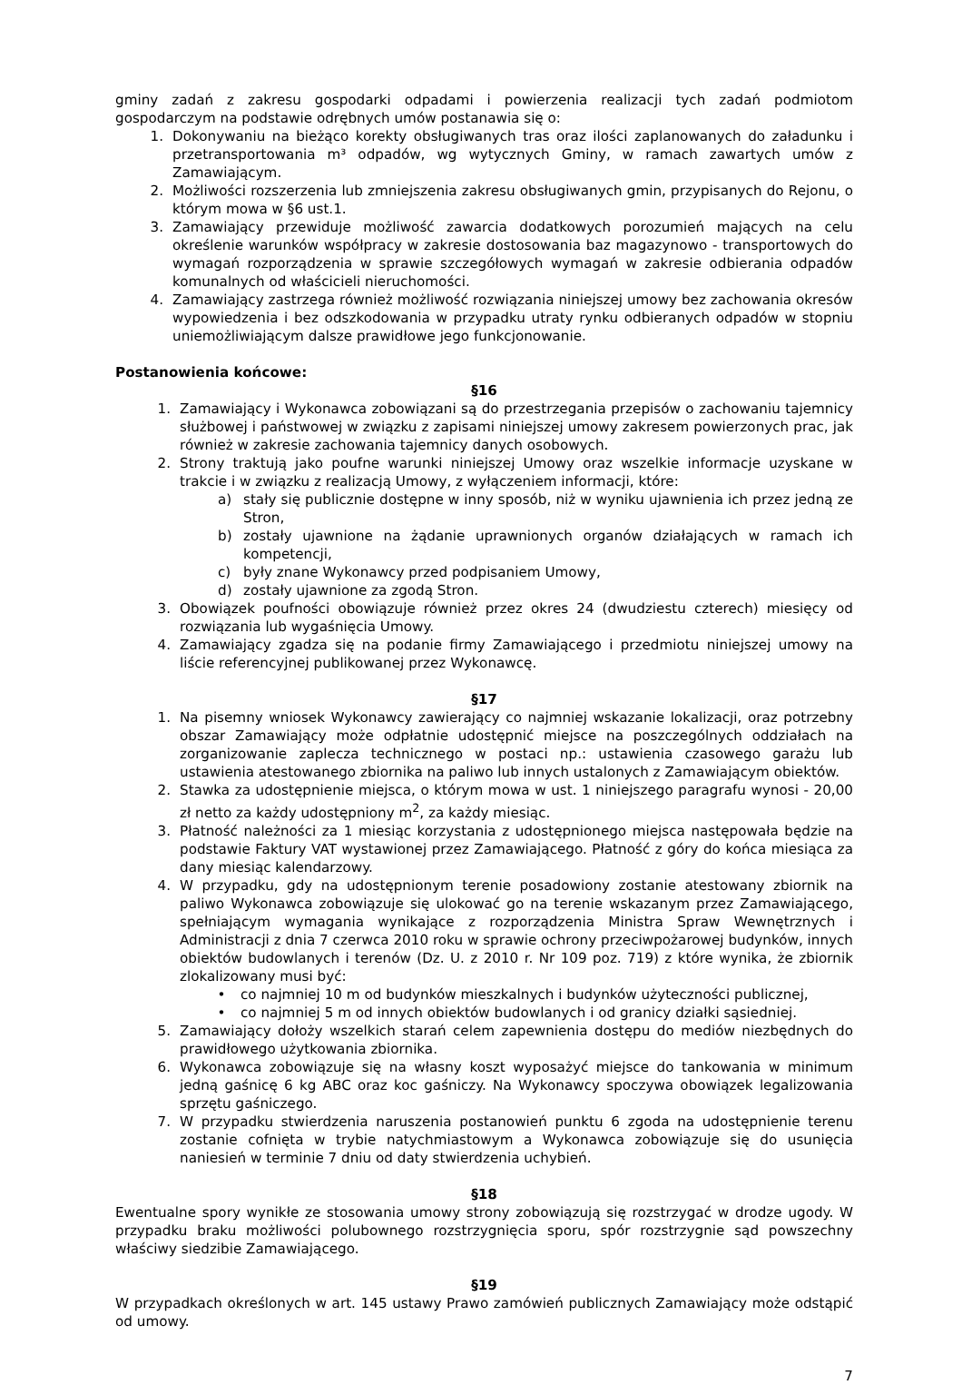gminy zadań z zakresu gospodarki odpadami i powierzenia realizacji tych zadań podmiotom gospodarczym na podstawie odrębnych umów postanawia się o:
1. Dokonywaniu na bieżąco korekty obsługiwanych tras oraz ilości zaplanowanych do załadunku i przetransportowania m³ odpadów, wg wytycznych Gminy, w ramach zawartych umów z Zamawiającym.
2. Możliwości rozszerzenia lub zmniejszenia zakresu obsługiwanych gmin, przypisanych do Rejonu, o którym mowa w §6 ust.1.
3. Zamawiający przewiduje możliwość zawarcia dodatkowych porozumień mających na celu określenie warunków współpracy w zakresie dostosowania baz magazynowo - transportowych do wymagań rozporządzenia w sprawie szczegółowych wymagań w zakresie odbierania odpadów komunalnych od właścicieli nieruchomości.
4. Zamawiający zastrzega również możliwość rozwiązania niniejszej umowy bez zachowania okresów wypowiedzenia i bez odszkodowania w przypadku utraty rynku odbieranych odpadów w stopniu uniemożliwiającym dalsze prawidłowe jego funkcjonowanie.
Postanowienia końcowe:
§16
1. Zamawiający i Wykonawca zobowiązani są do przestrzegania przepisów o zachowaniu tajemnicy służbowej i państwowej w związku z zapisami niniejszej umowy zakresem powierzonych prac, jak również w zakresie zachowania tajemnicy danych osobowych.
2. Strony traktują jako poufne warunki niniejszej Umowy oraz wszelkie informacje uzyskane w trakcie i w związku z realizacją Umowy, z wyłączeniem informacji, które:
a) stały się publicznie dostępne w inny sposób, niż w wyniku ujawnienia ich przez jedną ze Stron,
b) zostały ujawnione na żądanie uprawnionych organów działających w ramach ich kompetencji,
c) były znane Wykonawcy przed podpisaniem Umowy,
d) zostały ujawnione za zgodą Stron.
3. Obowiązek poufności obowiązuje również przez okres 24 (dwudziestu czterech) miesięcy od rozwiązania lub wygaśnięcia Umowy.
4. Zamawiający zgadza się na podanie firmy Zamawiającego i przedmiotu niniejszej umowy na liście referencyjnej publikowanej przez Wykonawcę.
§17
1. Na pisemny wniosek Wykonawcy zawierający co najmniej wskazanie lokalizacji, oraz potrzebny obszar Zamawiający może odpłatnie udostępnić miejsce na poszczególnych oddziałach na zorganizowanie zaplecza technicznego w postaci np.: ustawienia czasowego garażu lub ustawienia atestowanego zbiornika na paliwo lub innych ustalonych z Zamawiającym obiektów.
2. Stawka za udostępnienie miejsca, o którym mowa w ust. 1 niniejszego paragrafu wynosi - 20,00 zł netto za każdy udostępniony m<sup>2</sup>, za każdy miesiąc.
3. Płatność należności za 1 miesiąc korzystania z udostępnionego miejsca następowała będzie na podstawie Faktury VAT wystawionej przez Zamawiającego. Płatność z góry do końca miesiąca za dany miesiąc kalendarzowy.
4. W przypadku, gdy na udostępnionym terenie posadowiony zostanie atestowany zbiornik na paliwo Wykonawca zobowiązuje się ulokować go na terenie wskazanym przez Zamawiającego, spełniającym wymagania wynikające z rozporządzenia Ministra Spraw Wewnętrznych i Administracji z dnia 7 czerwca 2010 roku w sprawie ochrony przeciwpożarowej budynków, innych obiektów budowlanych i terenów (Dz. U. z 2010 r. Nr 109 poz. 719) z które wynika, że zbiornik zlokalizowany musi być:
• co najmniej 10 m od budynków mieszkalnych i budynków użyteczności publicznej,
• co najmniej 5 m od innych obiektów budowlanych i od granicy działki sąsiedniej.
5. Zamawiający dołoży wszelkich starań celem zapewnienia dostępu do mediów niezbędnych do prawidłowego użytkowania zbiornika.
6. Wykonawca zobowiązuje się na własny koszt wyposażyć miejsce do tankowania w minimum jedną gaśnicę 6 kg ABC oraz koc gaśniczy. Na Wykonawcy spoczywa obowiązek legalizowania sprzętu gaśniczego.
7. W przypadku stwierdzenia naruszenia postanowień punktu 6 zgoda na udostępnienie terenu zostanie cofnięta w trybie natychmiastowym a Wykonawca zobowiązuje się do usunięcia naniesień w terminie 7 dniu od daty stwierdzenia uchybień.
§18
Ewentualne spory wynikłe ze stosowania umowy strony zobowiązują się rozstrzygać w drodze ugody. W przypadku braku możliwości polubownego rozstrzygnięcia sporu, spór rozstrzygnie sąd powszechny właściwy siedzibie Zamawiającego.
§19
W przypadkach określonych w art. 145 ustawy Prawo zamówień publicznych Zamawiający może odstąpić od umowy.
7